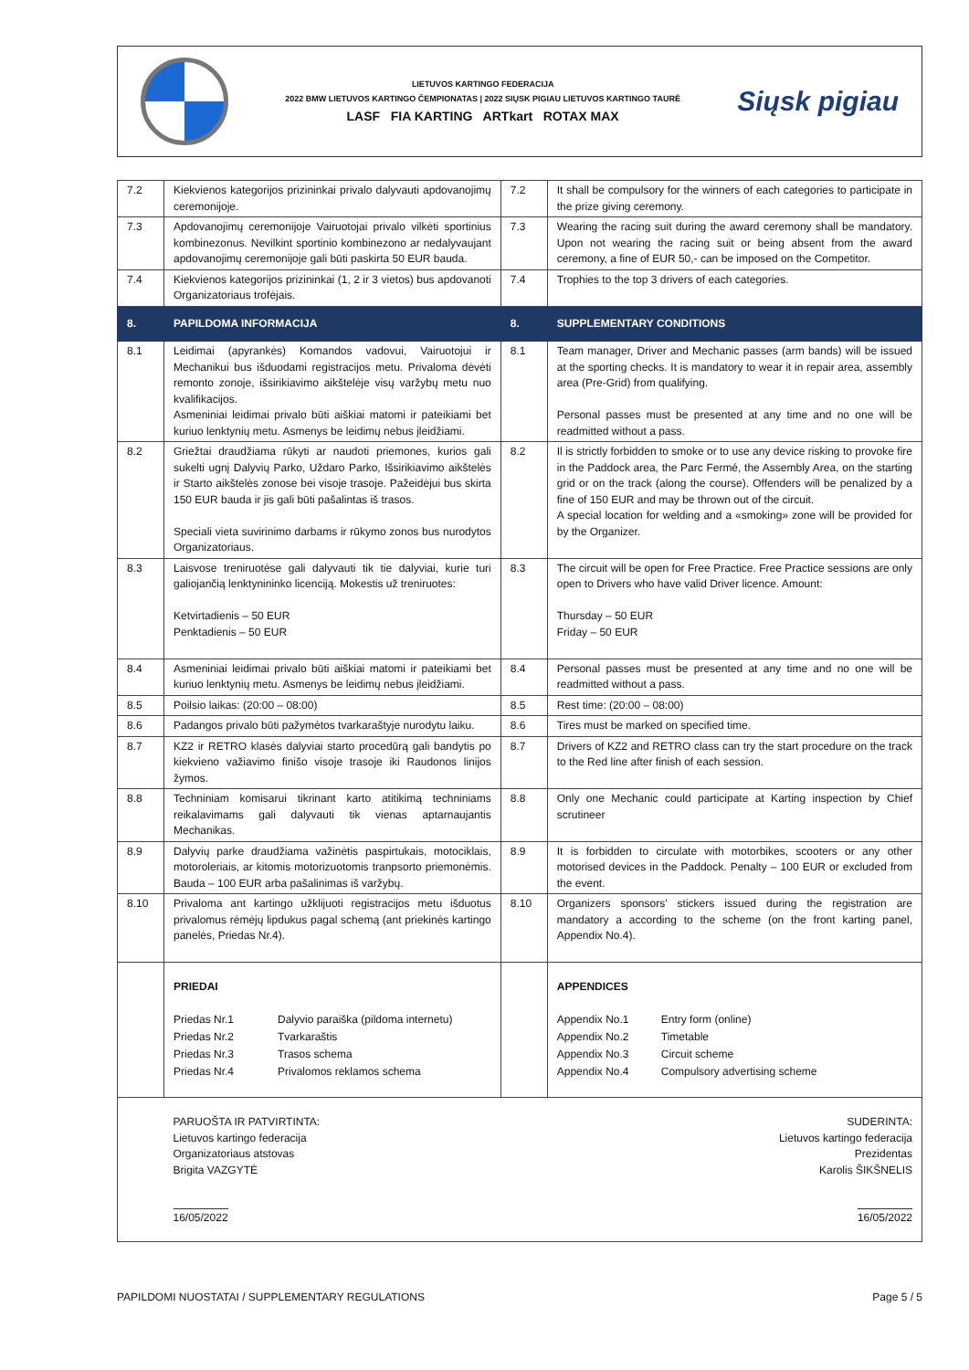LIETUVOS KARTINGO FEDERACIJA
2022 BMW LIETUVOS KARTINGO ČEMPIONATAS | 2022 SIŲSK PIGIAU LIETUVOS KARTINGO TAURĖ
LASF FIA KARTING ARTkart ROTAX MAX
Siųsk pigiau
| 7.2 | Kiekvienos kategorijos prizininkai privalo dalyvauti apdovanojimų ceremonijoje. | 7.2 | It shall be compulsory for the winners of each categories to participate in the prize giving ceremony. |
| 7.3 | Apdovanojimų ceremonijoje Vairuotojai privalo vilkėti sportinius kombinezonus. Nevilkint sportinio kombinezono ar nedalyvaujant apdovanojimų ceremonijoje gali būti paskirta 50 EUR bauda. | 7.3 | Wearing the racing suit during the award ceremony shall be mandatory. Upon not wearing the racing suit or being absent from the award ceremony, a fine of EUR 50,- can be imposed on the Competitor. |
| 7.4 | Kiekvienos kategorijos prizininkai (1, 2 ir 3 vietos) bus apdovanoti Organizatoriaus trofėjais. | 7.4 | Trophies to the top 3 drivers of each categories. |
| 8. | PAPILDOMA INFORMACIJA | 8. | SUPPLEMENTARY CONDITIONS |
| 8.1 | Leidimai (apyrankės) Komandos vadovui, Vairuotojui ir Mechanikui bus išduodami registracijos metu. Privaloma dėvėti remonto zonoje, išsirikiavimo aikštelėje visų varžybų metu nuo kvalifikacijos. Asmeniniai leidimai privalo būti aiškiai matomi ir pateikiami bet kuriuo lenktynių metu. Asmenys be leidimų nebus įleidžiami. | 8.1 | Team manager, Driver and Mechanic passes (arm bands) will be issued at the sporting checks. It is mandatory to wear it in repair area, assembly area (Pre-Grid) from qualifying. Personal passes must be presented at any time and no one will be readmitted without a pass. |
| 8.2 | Griežtai draudžiama rūkyti ar naudoti priemones, kurios gali sukelti ugnį Dalyvių Parko, Uždaro Parko, Išsirikiavimo aikštelės ir Starto aikštelės zonose bei visoje trasoje. Pažeidėjui bus skirta 150 EUR bauda ir jis gali būti pašalintas iš trasos. Speciali vieta suvirinimo darbams ir rūkymo zonos bus nurodytos Organizatoriaus. | 8.2 | Il is strictly forbidden to smoke or to use any device risking to provoke fire in the Paddock area, the Parc Fermé, the Assembly Area, on the starting grid or on the track (along the course). Offenders will be penalized by a fine of 150 EUR and may be thrown out of the circuit. A special location for welding and a «smoking» zone will be provided for by the Organizer. |
| 8.3 | Laisvose treniruotėse gali dalyvauti tik tie dalyviai, kurie turi galiojančią lenktynininko licenciją. Mokestis už treniruotes: Ketvirtadienis – 50 EUR Penktadienis – 50 EUR | 8.3 | The circuit will be open for Free Practice. Free Practice sessions are only open to Drivers who have valid Driver licence. Amount: Thursday – 50 EUR Friday – 50 EUR |
| 8.4 | Asmeniniai leidimai privalo būti aiškiai matomi ir pateikiami bet kuriuo lenktynių metu. Asmenys be leidimų nebus įleidžiami. | 8.4 | Personal passes must be presented at any time and no one will be readmitted without a pass. |
| 8.5 | Poilsio laikas: (20:00 – 08:00) | 8.5 | Rest time: (20:00 – 08:00) |
| 8.6 | Padangos privalo būti pažymėtos tvarkaraštyje nurodytu laiku. | 8.6 | Tires must be marked on specified time. |
| 8.7 | KZ2 ir RETRO klasės dalyviai starto procedūrą gali bandytis po kiekvieno važiavimo finišo visoje trasoje iki Raudonos linijos žymos. | 8.7 | Drivers of KZ2 and RETRO class can try the start procedure on the track to the Red line after finish of each session. |
| 8.8 | Techniniam komisarui tikrinant karto atitikimą techniniams reikalavimams gali dalyvauti tik vienas aptarnaujantis Mechanikas. | 8.8 | Only one Mechanic could participate at Karting inspection by Chief scrutineer |
| 8.9 | Dalyvių parke draudžiama važinėtis paspirtukais, motociklais, motoroleriais, ar kitomis motorizuotomis tranpsorto priemonėmis. Bauda – 100 EUR arba pašalinimas iš varžybų. | 8.9 | It is forbidden to circulate with motorbikes, scooters or any other motorised devices in the Paddock. Penalty – 100 EUR or excluded from the event. |
| 8.10 | Privaloma ant kartingo užklijuoti registracijos metu išduotus privalomus rėmėjų lipdukus pagal schemą (ant priekinės kartingo panelės, Priedas Nr.4). | 8.10 | Organizers sponsors' stickers issued during the registration are mandatory a according to the scheme (on the front karting panel, Appendix No.4). |
| | PRIEDAI / Priedas Nr.1 / Dalyvio paraiška (pildoma internetu) / / Priedas Nr.2 / Tvarkaraštis / / Priedas Nr.3 / Trasos schema / / Priedas Nr.4 / Privalomos reklamos schema / | | APPENDICES / Appendix No.1 / Entry form (online) / / Appendix No.2 / Timetable / / Appendix No.3 / Circuit scheme / / Appendix No.4 / Compulsory advertising scheme / |
| | PARUOŠTA IR PATVIRTINTA: Lietuvos kartingo federacija Organizatoriaus atstovas Brigita VAZGYTĖ 16/05/2022 | | SUDERINTA: Lietuvos kartingo federacija Prezidentas Karolis ŠIKŠNELIS 16/05/2022 |
PAPILDOMI NUOSTATAI / SUPPLEMENTARY REGULATIONS Page 5 / 5